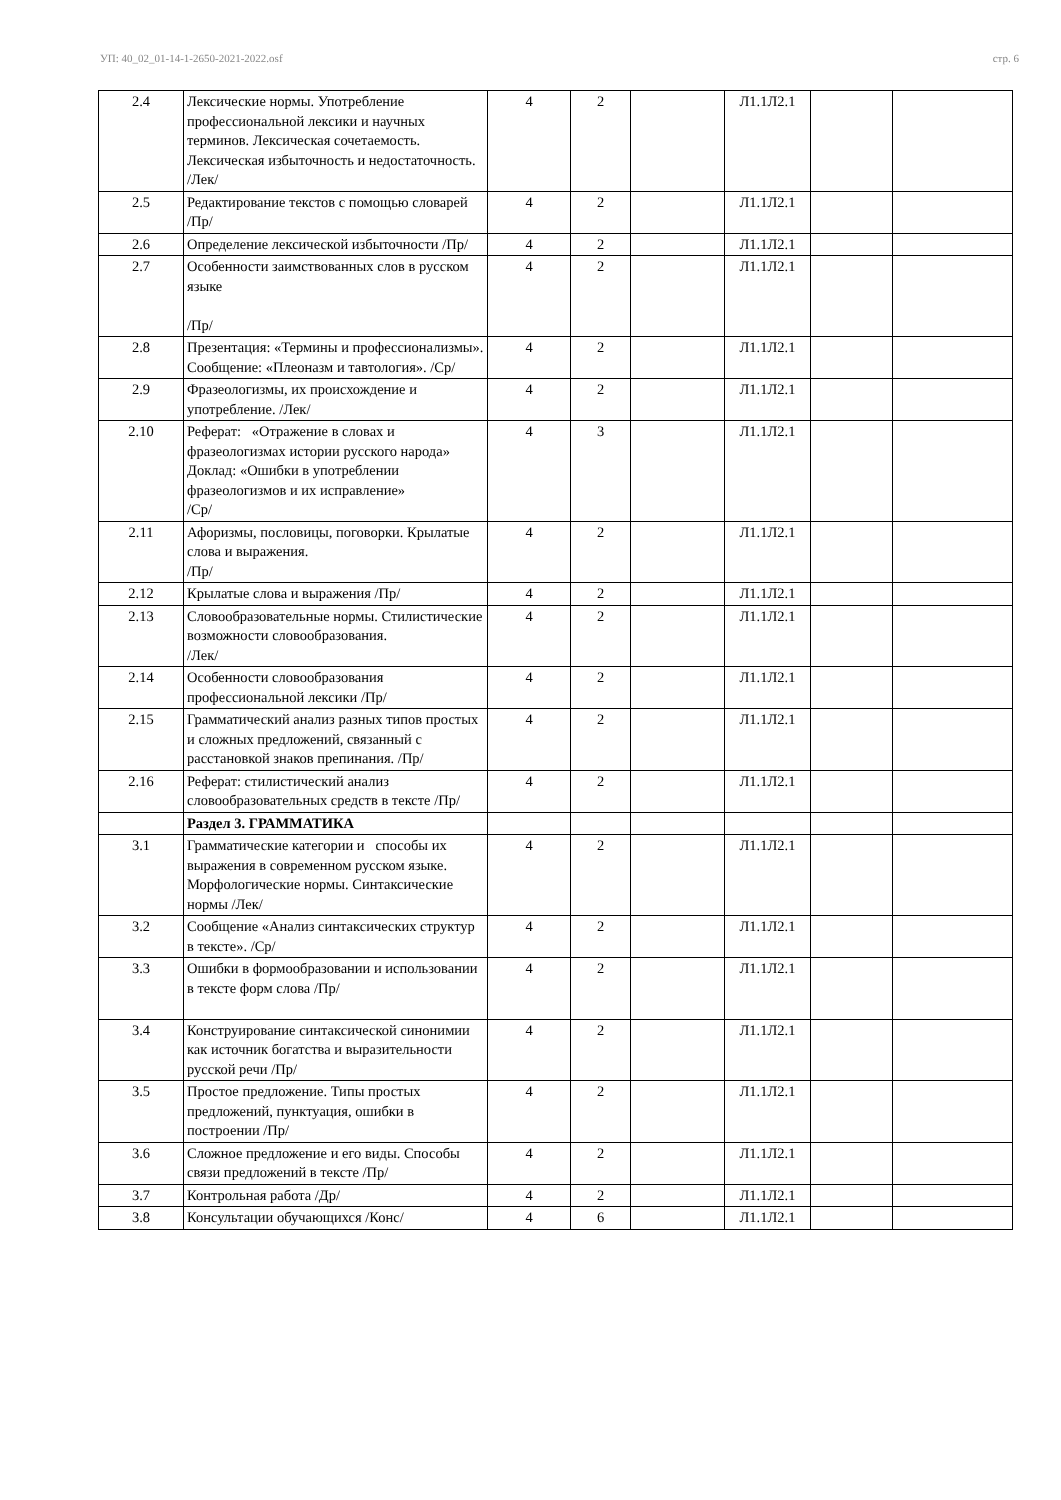УП: 40_02_01-14-1-2650-2021-2022.osf стр. 6
| 2.4 | Лексические нормы. Употребление профессиональной лексики и научных терминов. Лексическая сочетаемость. Лексическая избыточность и недостаточность. /Лек/ | 4 | 2 | | Л1.1Л2.1 | | |
| 2.5 | Редактирование текстов с помощью словарей /Пр/ | 4 | 2 | | Л1.1Л2.1 | | |
| 2.6 | Определение лексической избыточности /Пр/ | 4 | 2 | | Л1.1Л2.1 | | |
| 2.7 | Особенности заимствованных слов в русском языке /Пр/ | 4 | 2 | | Л1.1Л2.1 | | |
| 2.8 | Презентация: «Термины и профессионализмы». Сообщение: «Плеоназм и тавтология». /Ср/ | 4 | 2 | | Л1.1Л2.1 | | |
| 2.9 | Фразеологизмы, их происхождение и употребление. /Лек/ | 4 | 2 | | Л1.1Л2.1 | | |
| 2.10 | Реферат: «Отражение в словах и фразеологизмах истории русского народа» Доклад: «Ошибки в употреблении фразеологизмов и их исправление» /Ср/ | 4 | 3 | | Л1.1Л2.1 | | |
| 2.11 | Афоризмы, пословицы, поговорки. Крылатые слова и выражения. /Пр/ | 4 | 2 | | Л1.1Л2.1 | | |
| 2.12 | Крылатые слова и выражения /Пр/ | 4 | 2 | | Л1.1Л2.1 | | |
| 2.13 | Словообразовательные нормы. Стилистические возможности словообразования. /Лек/ | 4 | 2 | | Л1.1Л2.1 | | |
| 2.14 | Особенности словообразования профессиональной лексики /Пр/ | 4 | 2 | | Л1.1Л2.1 | | |
| 2.15 | Грамматический анализ разных типов простых и сложных предложений, связанный с расстановкой знаков препинания. /Пр/ | 4 | 2 | | Л1.1Л2.1 | | |
| 2.16 | Реферат: стилистический анализ словообразовательных средств в тексте /Пр/ | 4 | 2 | | Л1.1Л2.1 | | |
| | Раздел 3. ГРАММАТИКА | | | | | | |
| 3.1 | Грамматические категории и способы их выражения в современном русском языке. Морфологические нормы. Синтаксические нормы /Лек/ | 4 | 2 | | Л1.1Л2.1 | | |
| 3.2 | Сообщение «Анализ синтаксических структур в тексте». /Ср/ | 4 | 2 | | Л1.1Л2.1 | | |
| 3.3 | Ошибки в формообразовании и использовании в тексте форм слова /Пр/ | 4 | 2 | | Л1.1Л2.1 | | |
| 3.4 | Конструирование синтаксической синонимии как источник богатства и выразительности русской речи /Пр/ | 4 | 2 | | Л1.1Л2.1 | | |
| 3.5 | Простое предложение. Типы простых предложений, пунктуация, ошибки в построении /Пр/ | 4 | 2 | | Л1.1Л2.1 | | |
| 3.6 | Сложное предложение и его виды. Способы связи предложений в тексте /Пр/ | 4 | 2 | | Л1.1Л2.1 | | |
| 3.7 | Контрольная работа /Др/ | 4 | 2 | | Л1.1Л2.1 | | |
| 3.8 | Консультации обучающихся /Конс/ | 4 | 6 | | Л1.1Л2.1 | | |